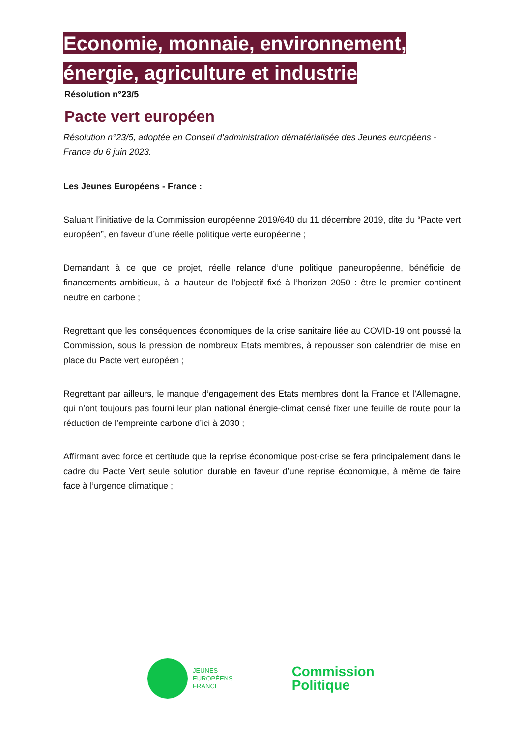Economie, monnaie, environnement, énergie, agriculture et industrie
Résolution n°23/5
Pacte vert européen
Résolution n°23/5, adoptée en Conseil d’administration dématérialisée des Jeunes européens - France du 6 juin 2023.
Les Jeunes Européens - France :
Saluant l’initiative de la Commission européenne 2019/640 du 11 décembre 2019, dite du “Pacte vert européen”, en faveur d’une réelle politique verte européenne ;
Demandant à ce que ce projet, réelle relance d’une politique paneuropéenne, bénéficie de financements ambitieux, à la hauteur de l’objectif fixé à l’horizon 2050 : être le premier continent neutre en carbone ;
Regrettant que les conséquences économiques de la crise sanitaire liée au COVID-19 ont poussé la Commission, sous la pression de nombreux Etats membres, à repousser son calendrier de mise en place du Pacte vert européen ;
Regrettant par ailleurs, le manque d’engagement des Etats membres dont la France et l’Allemagne, qui n’ont toujours pas fourni leur plan national énergie-climat censé fixer une feuille de route pour la réduction de l’empreinte carbone d’ici à 2030 ;
Affirmant avec force et certitude que la reprise économique post-crise se fera principalement dans le cadre du Pacte Vert seule solution durable en faveur d’une reprise économique, à même de faire face à l’urgence climatique ;
JEUNES
EUROPÉENS
FRANCE
Commission
Politique